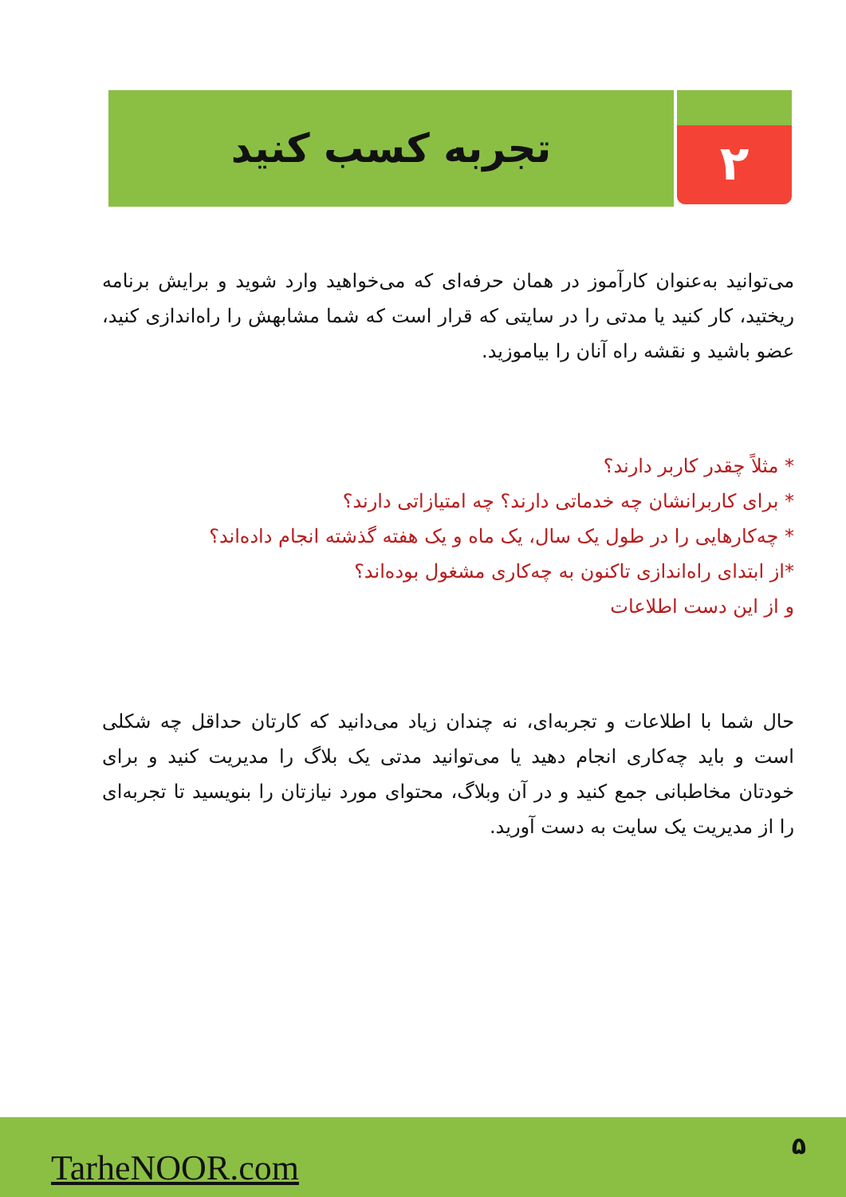۲
تجربه کسب کنید
می‌توانید به‌عنوان کارآموز در همان حرفه‌ای که می‌خواهید وارد شوید و برایش برنامه ریختید، کار کنید یا مدتی را در سایتی که قرار است که شما مشابهش را راه‌اندازی کنید، عضو باشید و نقشه راه آنان را بیاموزید.
* مثلاً چقدر کاربر دارند؟
* برای کاربرانشان چه خدماتی دارند؟ چه امتیازاتی دارند؟
* چه‌کارهایی را در طول یک سال، یک ماه و یک هفته گذشته انجام داده‌اند؟
*از ابتدای راه‌اندازی تاکنون به چه‌کاری مشغول بوده‌اند؟
و از این دست اطلاعات
حال شما با اطلاعات و تجربه‌ای، نه چندان زیاد می‌دانید که کارتان حداقل چه شکلی است و باید چه‌کاری انجام دهید یا می‌توانید مدتی یک بلاگ را مدیریت کنید و برای خودتان مخاطبانی جمع کنید و در آن وبلاگ، محتوای مورد نیازتان را بنویسید تا تجربه‌ای را از مدیریت یک سایت به دست آورید.
TarheNOOR.com
۵